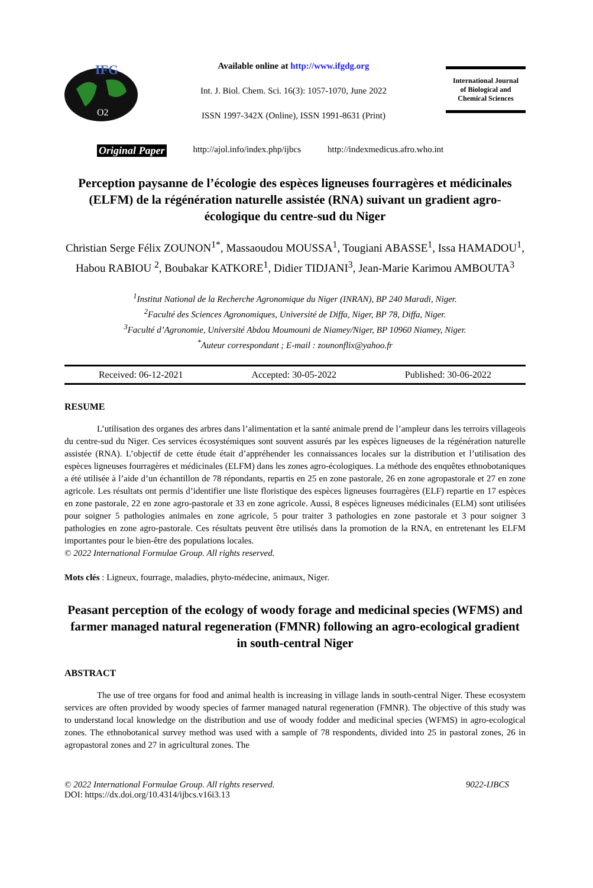IFG
O2
Available online at http://www.ifgdg.org
Int. J. Biol. Chem. Sci. 16(3): 1057-1070, June 2022
ISSN 1997-342X (Online), ISSN 1991-8631 (Print)
International Journal
of Biological and
Chemical Sciences
Original Paper http://ajol.info/index.php/ijbcs http://indexmedicus.afro.who.int
Perception paysanne de l’écologie des espèces ligneuses fourragères et médicinales (ELFM) de la régénération naturelle assistée (RNA) suivant un gradient agro-écologique du centre-sud du Niger
Christian Serge Félix ZOUNON<sup>1*</sup>, Massaoudou MOUSSA<sup>1</sup>, Tougiani ABASSE<sup>1</sup>, Issa HAMADOU<sup>1</sup>, Habou RABIOU <sup>2</sup>, Boubakar KATKORE<sup>1</sup>, Didier TIDJANI<sup>3</sup>, Jean-Marie Karimou AMBOUTA<sup>3</sup>
<sup>1</sup> Institut National de la Recherche Agronomique du Niger (INRAN), BP 240 Maradi, Niger.
<sup>2</sup> Faculté des Sciences Agronomiques, Université de Diffa, Niger, BP 78, Diffa, Niger.
<sup>3</sup> Faculté d’Agronomie, Université Abdou Moumouni de Niamey/Niger, BP 10960 Niamey, Niger.
<sup>*</sup> Auteur correspondant ; E-mail : zounonflix@yahoo.fr
Received: 06-12-2021 Accepted: 30-05-2022 Published: 30-06-2022
RESUME
L’utilisation des organes des arbres dans l’alimentation et la santé animale prend de l’ampleur dans les terroirs villageois du centre-sud du Niger. Ces services écosystémiques sont souvent assurés par les espèces ligneuses de la régénération naturelle assistée (RNA). L’objectif de cette étude était d’appréhender les connaissances locales sur la distribution et l’utilisation des espèces ligneuses fourragères et médicinales (ELFM) dans les zones agro-écologiques. La méthode des enquêtes ethnobotaniques a été utilisée à l’aide d’un échantillon de 78 répondants, repartis en 25 en zone pastorale, 26 en zone agropastorale et 27 en zone agricole. Les résultats ont permis d’identifier une liste floristique des espèces ligneuses fourragères (ELF) repartie en 17 espèces en zone pastorale, 22 en zone agro-pastorale et 33 en zone agricole. Aussi, 8 espèces ligneuses médicinales (ELM) sont utilisées pour soigner 5 pathologies animales en zone agricole, 5 pour traiter 3 pathologies en zone pastorale et 3 pour soigner 3 pathologies en zone agro-pastorale. Ces résultats peuvent être utilisés dans la promotion de la RNA, en entretenant les ELFM importantes pour le bien-être des populations locales.
© 2022 International Formulae Group. All rights reserved.
Mots clés : Ligneux, fourrage, maladies, phyto-médecine, animaux, Niger.
Peasant perception of the ecology of woody forage and medicinal species (WFMS) and farmer managed natural regeneration (FMNR) following an agro-ecological gradient in south-central Niger
ABSTRACT
The use of tree organs for food and animal health is increasing in village lands in south-central Niger. These ecosystem services are often provided by woody species of farmer managed natural regeneration (FMNR). The objective of this study was to understand local knowledge on the distribution and use of woody fodder and medicinal species (WFMS) in agro-ecological zones. The ethnobotanical survey method was used with a sample of 78 respondents, divided into 25 in pastoral zones, 26 in agropastoral zones and 27 in agricultural zones. The
© 2022 International Formulae Group. All rights reserved. 9022-IJBCS
DOI: https://dx.doi.org/10.4314/ijbcs.v16i3.13